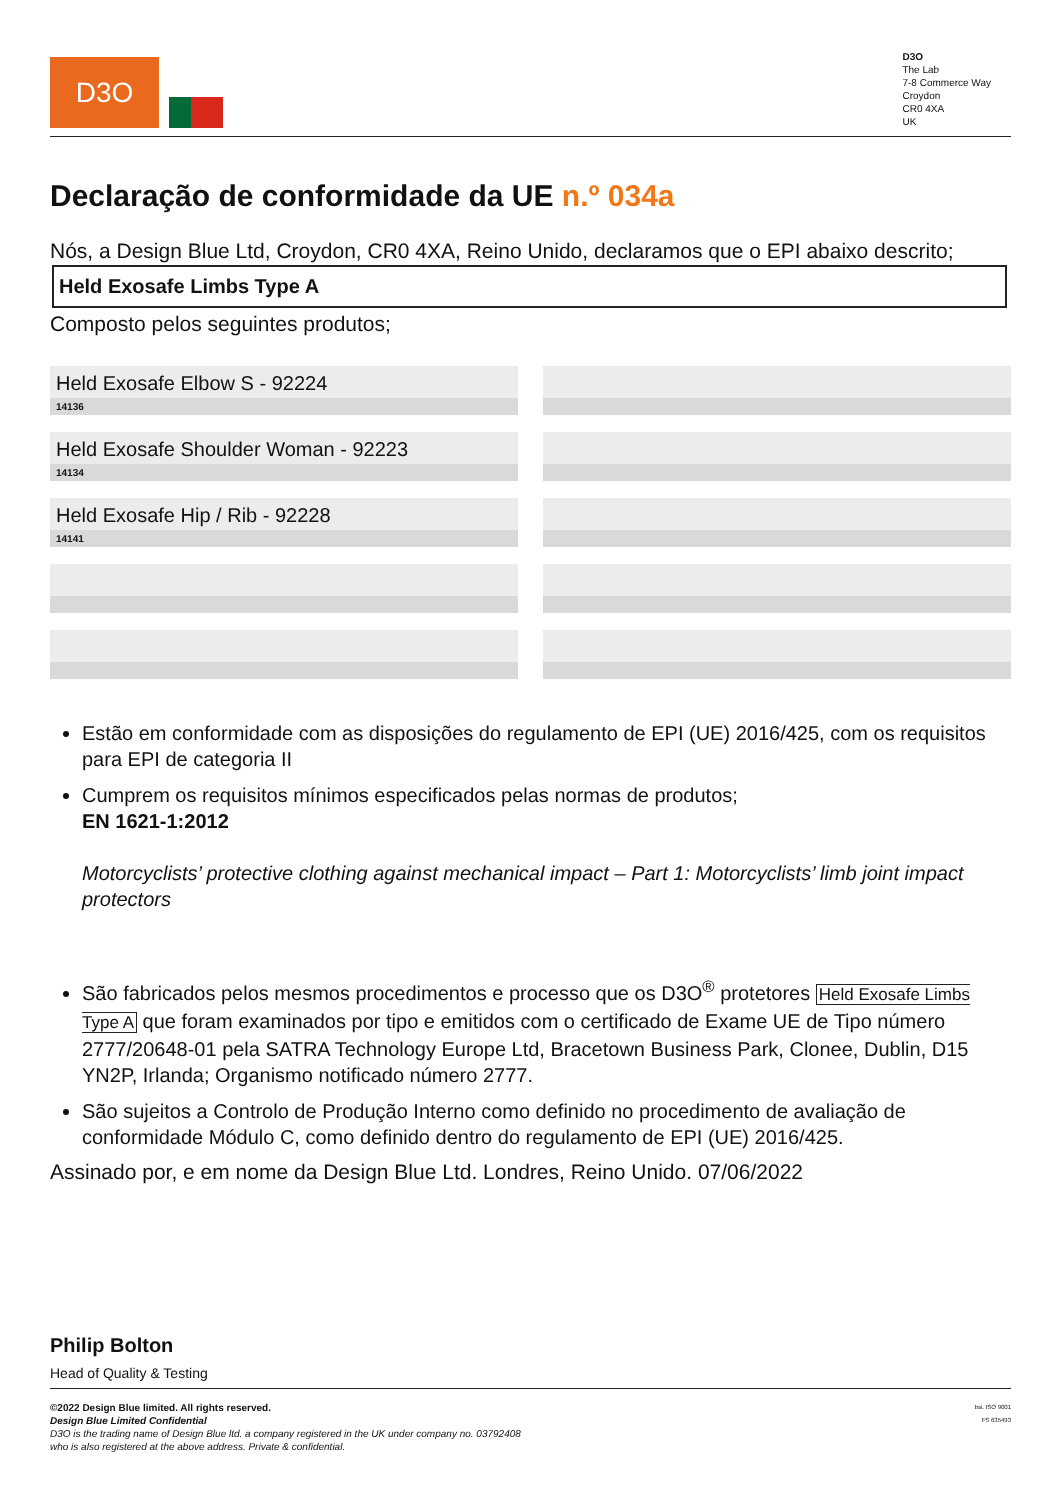D3O
D3O
The Lab
7-8 Commerce Way
Croydon
CR0 4XA
UK
Declaração de conformidade da UE n.º 034a
Nós, a Design Blue Ltd, Croydon, CR0 4XA, Reino Unido, declaramos que o EPI abaixo descrito;
Held Exosafe Limbs Type A
Composto pelos seguintes produtos;
Held Exosafe Elbow S - 92224
14136
Held Exosafe Shoulder Woman - 92223
14134
Held Exosafe Hip / Rib - 92228
14141
Estão em conformidade com as disposições do regulamento de EPI (UE) 2016/425, com os requisitos para EPI de categoria II
Cumprem os requisitos mínimos especificados pelas normas de produtos;
EN 1621-1:2012
Motorcyclists’ protective clothing against mechanical impact – Part 1: Motorcyclists’ limb joint impact protectors
São fabricados pelos mesmos procedimentos e processo que os D3O<sup>®</sup> protetores Held Exosafe Limbs Type A que foram examinados por tipo e emitidos com o certificado de Exame UE de Tipo número 2777/20648-01 pela SATRA Technology Europe Ltd, Bracetown Business Park, Clonee, Dublin, D15 YN2P, Irlanda; Organismo notificado número 2777.
São sujeitos a Controlo de Produção Interno como definido no procedimento de avaliação de conformidade Módulo C, como definido dentro do regulamento de EPI (UE) 2016/425.
Assinado por, e em nome da Design Blue Ltd. Londres, Reino Unido. 07/06/2022
Philip Bolton
Head of Quality & Testing
©2022 Design Blue limited. All rights reserved.
Design Blue Limited Confidential
D3O is the trading name of Design Blue ltd. a company registered in the UK under company no. 03792408
who is also registered at the above address. Private & confidential.
bsi. ISO 9001
FS 635493